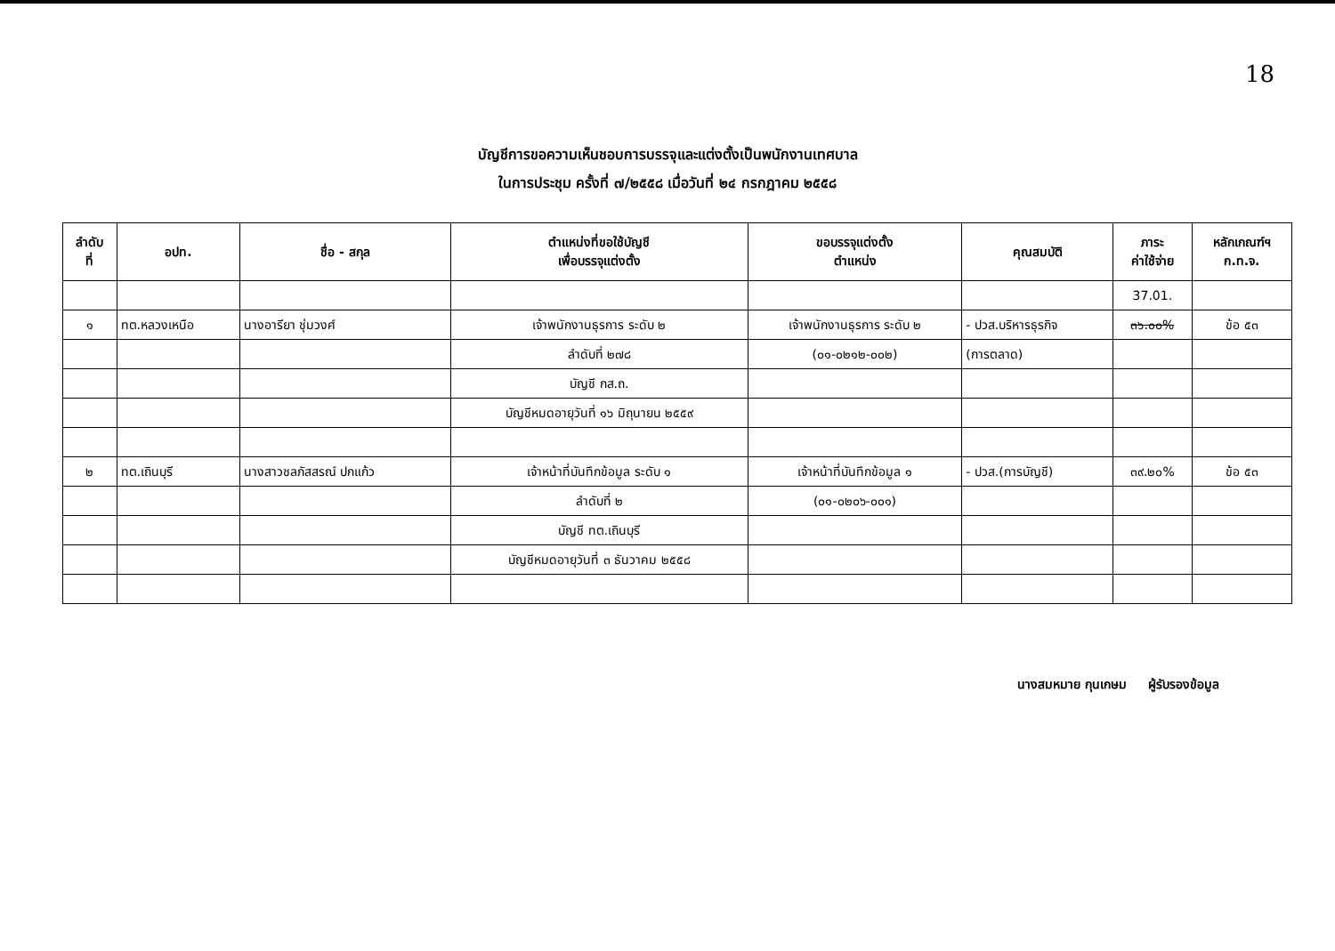18
บัญชีการขอความเห็นชอบการบรรจุและแต่งตั้งเป็นพนักงานเทศบาล
ในการประชุม ครั้งที่ ๗/๒๕๕๘ เมื่อวันที่ ๒๔ กรกฎาคม ๒๕๕๘
| ลำดับ ที่ | อปท. | ชื่อ - สกุล | ตำแหน่งที่ขอใช้บัญชี เพื่อบรรจุแต่งตั้ง | ขอบรรจุแต่งตั้ง ตำแหน่ง | คุณสมบัติ | ภาระ ค่าใช้จ่าย | หลักเกณฑ์ฯ ก.ท.จ. |
| --- | --- | --- | --- | --- | --- | --- | --- |
| | | | | | | 37.01. | |
| ๑ | ทต.หลวงเหนือ | นางอารียา ชุ่มวงศ์ | เจ้าพนักงานธุรการ ระดับ ๒ | เจ้าพนักงานธุรการ ระดับ ๒ | - ปวส.บริหารธุรกิจ | ๓๖.๐๐% | ข้อ ๕๓ |
| | | | ลำดับที่ ๒๗๘ | (๐๑-๐๒๑๒-๐๐๒) | (การตลาด) | | |
| | | | บัญชี กส.ถ. | | | | |
| | | | บัญชีหมดอายุวันที่ ๑๖ มิถุนายน ๒๕๕๙ | | | | |
| ๒ | ทต.เถินบุรี | นางสาวชลภัสสรณ์ ปกแก้ว | เจ้าหน้าที่บันทึกข้อมูล ระดับ ๑ | เจ้าหน้าที่บันทึกข้อมูล ๑ | - ปวส.(การบัญชี) | ๓๙.๒๐% | ข้อ ๕๓ |
| | | | ลำดับที่ ๒ | (๐๑-๐๒๐๖-๐๐๑) | | | |
| | | | บัญชี ทต.เถินบุรี | | | | |
| | | | บัญชีหมดอายุวันที่ ๓ ธันวาคม ๒๕๕๘ | | | | |
นางสมหมาย กุนเกษม ผู้รับรองข้อมูล